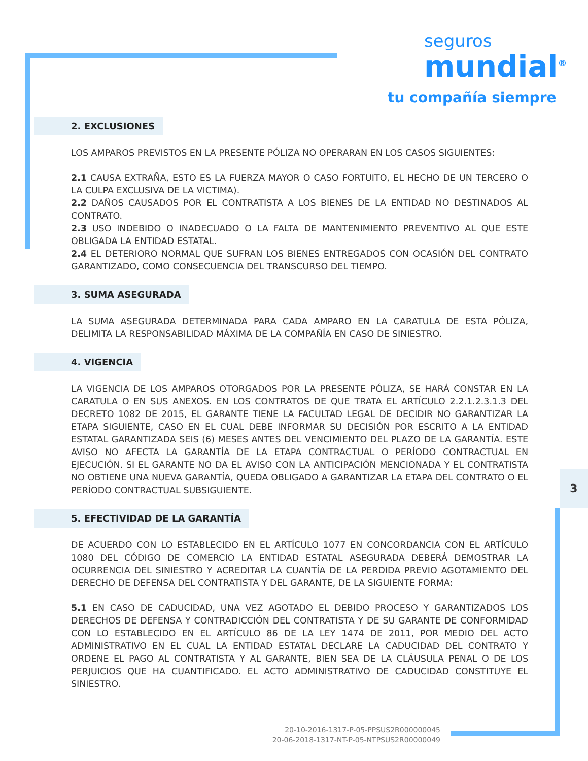seguros
mundial<sup>®</sup>
tu compañía siempre
3
2. EXCLUSIONES
LOS AMPAROS PREVISTOS EN LA PRESENTE PÓLIZA NO OPERARAN EN LOS CASOS SIGUIENTES:
2.1 CAUSA EXTRAÑA, ESTO ES LA FUERZA MAYOR O CASO FORTUITO, EL HECHO DE UN TERCERO O LA CULPA EXCLUSIVA DE LA VICTIMA).
2.2 DAÑOS CAUSADOS POR EL CONTRATISTA A LOS BIENES DE LA ENTIDAD NO DESTINADOS AL CONTRATO.
2.3 USO INDEBIDO O INADECUADO O LA FALTA DE MANTENIMIENTO PREVENTIVO AL QUE ESTE OBLIGADA LA ENTIDAD ESTATAL.
2.4 EL DETERIORO NORMAL QUE SUFRAN LOS BIENES ENTREGADOS CON OCASIÓN DEL CONTRATO GARANTIZADO, COMO CONSECUENCIA DEL TRANSCURSO DEL TIEMPO.
3. SUMA ASEGURADA
LA SUMA ASEGURADA DETERMINADA PARA CADA AMPARO EN LA CARATULA DE ESTA PÓLIZA, DELIMITA LA RESPONSABILIDAD MÁXIMA DE LA COMPAÑÍA EN CASO DE SINIESTRO.
4. VIGENCIA
LA VIGENCIA DE LOS AMPAROS OTORGADOS POR LA PRESENTE PÓLIZA, SE HARÁ CONSTAR EN LA CARATULA O EN SUS ANEXOS. EN LOS CONTRATOS DE QUE TRATA EL ARTÍCULO 2.2.1.2.3.1.3 DEL DECRETO 1082 DE 2015, EL GARANTE TIENE LA FACULTAD LEGAL DE DECIDIR NO GARANTIZAR LA ETAPA SIGUIENTE, CASO EN EL CUAL DEBE INFORMAR SU DECISIÓN POR ESCRITO A LA ENTIDAD ESTATAL GARANTIZADA SEIS (6) MESES ANTES DEL VENCIMIENTO DEL PLAZO DE LA GARANTÍA. ESTE AVISO NO AFECTA LA GARANTÍA DE LA ETAPA CONTRACTUAL O PERÍODO CONTRACTUAL EN EJECUCIÓN. SI EL GARANTE NO DA EL AVISO CON LA ANTICIPACIÓN MENCIONADA Y EL CONTRATISTA NO OBTIENE UNA NUEVA GARANTÍA, QUEDA OBLIGADO A GARANTIZAR LA ETAPA DEL CONTRATO O EL PERÍODO CONTRACTUAL SUBSIGUIENTE.
5. EFECTIVIDAD DE LA GARANTÍA
DE ACUERDO CON LO ESTABLECIDO EN EL ARTÍCULO 1077 EN CONCORDANCIA CON EL ARTÍCULO 1080 DEL CÓDIGO DE COMERCIO LA ENTIDAD ESTATAL ASEGURADA DEBERÁ DEMOSTRAR LA OCURRENCIA DEL SINIESTRO Y ACREDITAR LA CUANTÍA DE LA PERDIDA PREVIO AGOTAMIENTO DEL DERECHO DE DEFENSA DEL CONTRATISTA Y DEL GARANTE, DE LA SIGUIENTE FORMA:
5.1 EN CASO DE CADUCIDAD, UNA VEZ AGOTADO EL DEBIDO PROCESO Y GARANTIZADOS LOS DERECHOS DE DEFENSA Y CONTRADICCIÓN DEL CONTRATISTA Y DE SU GARANTE DE CONFORMIDAD CON LO ESTABLECIDO EN EL ARTÍCULO 86 DE LA LEY 1474 DE 2011, POR MEDIO DEL ACTO ADMINISTRATIVO EN EL CUAL LA ENTIDAD ESTATAL DECLARE LA CADUCIDAD DEL CONTRATO Y ORDENE EL PAGO AL CONTRATISTA Y AL GARANTE, BIEN SEA DE LA CLÁUSULA PENAL O DE LOS PERJUICIOS QUE HA CUANTIFICADO. EL ACTO ADMINISTRATIVO DE CADUCIDAD CONSTITUYE EL SINIESTRO.
20-10-2016-1317-P-05-PPSUS2R000000045
20-06-2018-1317-NT-P-05-NTPSUS2R00000049